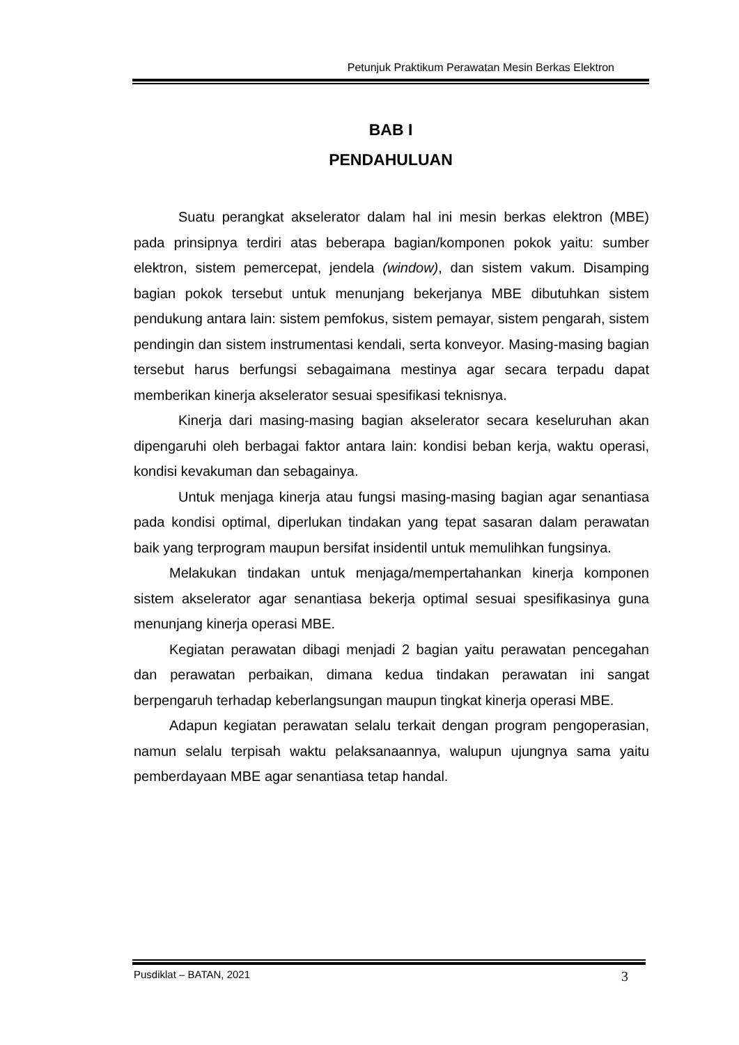Petunjuk Praktikum Perawatan Mesin Berkas Elektron
BAB I
PENDAHULUAN
Suatu perangkat akselerator dalam hal ini mesin berkas elektron (MBE) pada prinsipnya terdiri atas beberapa bagian/komponen pokok yaitu: sumber elektron, sistem pemercepat, jendela (window), dan sistem vakum. Disamping bagian pokok tersebut untuk menunjang bekerjanya MBE dibutuhkan sistem pendukung antara lain: sistem pemfokus, sistem pemayar, sistem pengarah, sistem pendingin dan sistem instrumentasi kendali, serta konveyor. Masing-masing bagian tersebut harus berfungsi sebagaimana mestinya agar secara terpadu dapat memberikan kinerja akselerator sesuai spesifikasi teknisnya.
Kinerja dari masing-masing bagian akselerator secara keseluruhan akan dipengaruhi oleh berbagai faktor antara lain: kondisi beban kerja, waktu operasi, kondisi kevakuman dan sebagainya.
Untuk menjaga kinerja atau fungsi masing-masing bagian agar senantiasa pada kondisi optimal, diperlukan tindakan yang tepat sasaran dalam perawatan baik yang terprogram maupun bersifat insidentil untuk memulihkan fungsinya.
Melakukan tindakan untuk menjaga/mempertahankan kinerja komponen sistem akselerator agar senantiasa bekerja optimal sesuai spesifikasinya guna menunjang kinerja operasi MBE.
Kegiatan perawatan dibagi menjadi 2 bagian yaitu perawatan pencegahan dan perawatan perbaikan, dimana kedua tindakan perawatan ini sangat berpengaruh terhadap keberlangsungan maupun tingkat kinerja operasi MBE.
Adapun kegiatan perawatan selalu terkait dengan program pengoperasian, namun selalu terpisah waktu pelaksanaannya, walupun ujungnya sama yaitu pemberdayaan MBE agar senantiasa tetap handal.
Pusdiklat – BATAN, 2021 3